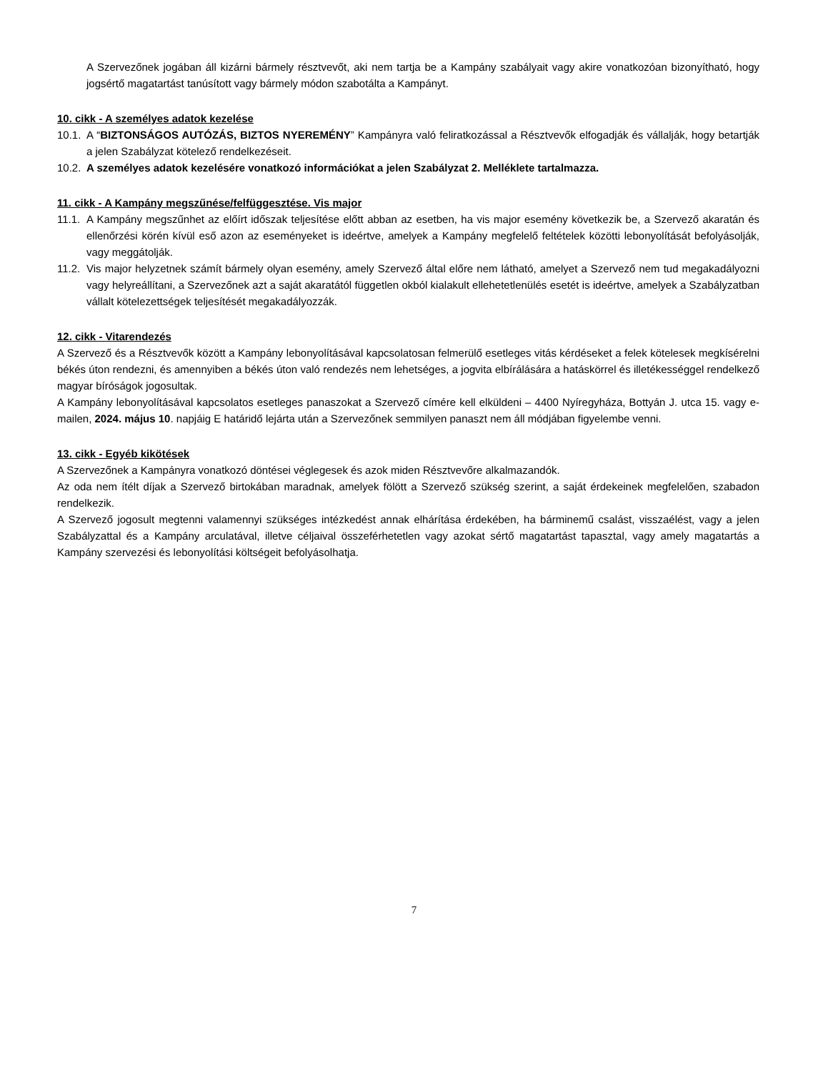A Szervezőnek jogában áll kizárni bármely résztvevőt, aki nem tartja be a Kampány szabályait vagy akire vonatkozóan bizonyítható, hogy jogsértő magatartást tanúsított vagy bármely módon szabotálta a Kampányt.
10. cikk - A személyes adatok kezelése
10.1.
A “BIZTONSÁGOS AUTÓZÁS, BIZTOS NYEREMÉNY” Kampányra való feliratkozással a Résztvevők elfogadják és vállalják, hogy betartják a jelen Szabályzat kötelező rendelkezéseit.
10.2.
A személyes adatok kezelésére vonatkozó információkat a jelen Szabályzat 2. Melléklete tartalmazza.
11. cikk - A Kampány megszűnése/felfüggesztése. Vis major
11.1.
A Kampány megszűnhet az előírt időszak teljesítése előtt abban az esetben, ha vis major esemény következik be, a Szervező akaratán és ellenőrzési körén kívül eső azon az eseményeket is ideértve, amelyek a Kampány megfelelő feltételek közötti lebonyolítását befolyásolják, vagy meggátolják.
11.2.
Vis major helyzetnek számít bármely olyan esemény, amely Szervező által előre nem látható, amelyet a Szervező nem tud megakadályozni vagy helyreállítani, a Szervezőnek azt a saját akaratától független okból kialakult ellehetetlenülés esetét is ideértve, amelyek a Szabályzatban vállalt kötelezettségek teljesítését megakadályozzák.
12. cikk - Vitarendezés
A Szervező és a Résztvevők között a Kampány lebonyolításával kapcsolatosan felmerülő esetleges vitás kérdéseket a felek kötelesek megkísérelni békés úton rendezni, és amennyiben a békés úton való rendezés nem lehetséges, a jogvita elbírálására a hatáskörrel és illetékességgel rendelkező magyar bíróságok jogosultak.
A Kampány lebonyolításával kapcsolatos esetleges panaszokat a Szervező címére kell elküldeni – 4400 Nyíregyháza, Bottyán J. utca 15. vagy e-mailen, 2024. május 10. napjáig E határidő lejárta után a Szervezőnek semmilyen panaszt nem áll módjában figyelembe venni.
13. cikk - Egyéb kikötések
A Szervezőnek a Kampányra vonatkozó döntései véglegesek és azok miden Résztvevőre alkalmazandók.
Az oda nem ítélt díjak a Szervező birtokában maradnak, amelyek fölött a Szervező szükség szerint, a saját érdekeinek megfelelően, szabadon rendelkezik.
A Szervező jogosult megtenni valamennyi szükséges intézkedést annak elhárítása érdekében, ha bárminemű csalást, visszaélést, vagy a jelen Szabályzattal és a Kampány arculatával, illetve céljaival összeférhetetlen vagy azokat sértő magatartást tapasztal, vagy amely magatartás a Kampány szervezési és lebonyolítási költségeit befolyásolhatja.
7